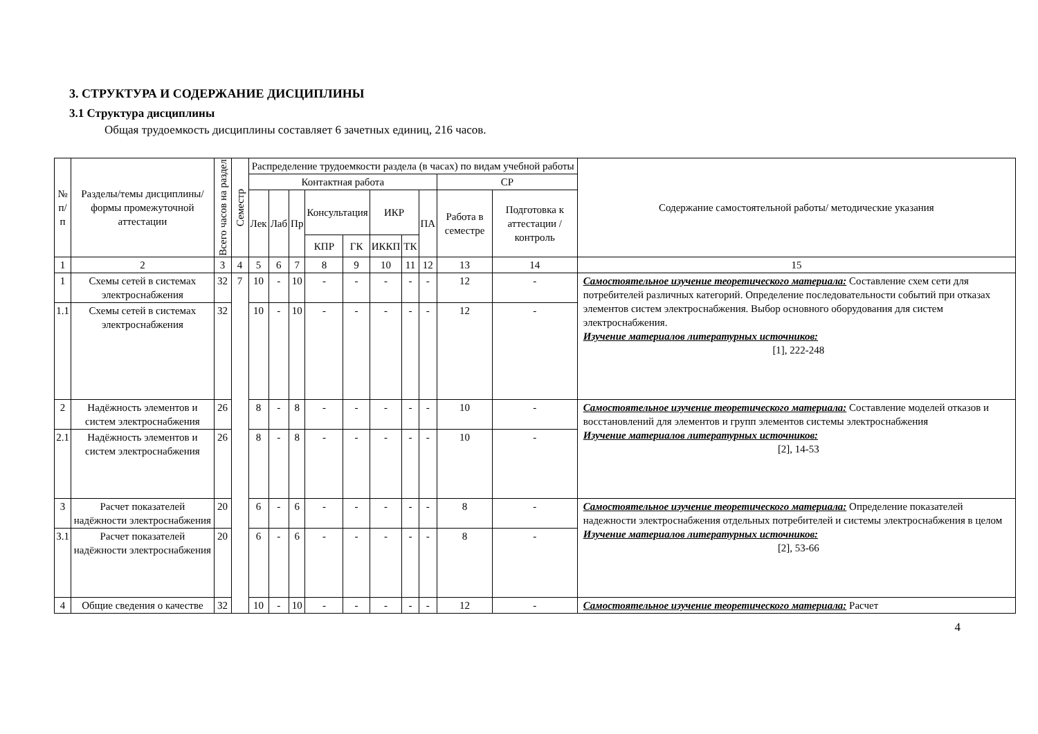3. СТРУКТУРА И СОДЕРЖАНИЕ ДИСЦИПЛИНЫ
3.1 Структура дисциплины
Общая трудоемкость дисциплины составляет 6 зачетных единиц, 216 часов.
| № п/п | Разделы/темы дисциплины/формы промежуточной аттестации | Всего часов на раздел | Семестр | Распределение трудоемкости раздела (в часах) по видам учебной работы | | | | | | | | | | Содержание самостоятельной работы/ методические указания |
| --- | --- | --- | --- | --- | --- | --- | --- | --- | --- | --- | --- | --- | --- | --- |
| | | | | Контактная работа | | | | | | | | СР | | |
| | | | | Лек | Лаб | Пр | Консультация | | ИКР | | ПА | Работа в семестре | Подготовка к аттестации /контроль | |
| | | | | | | | КПР | ГК | ИККП | ТК | | | | |
| 1 | 2 | 3 | 4 | 5 | 6 | 7 | 8 | 9 | 10 | 11 | 12 | 13 | 14 | 15 |
| 1 | Схемы сетей в системах электроснабжения | 32 | 7 | 10 | - | 10 | - | - | - | - | - | 12 | - | Самостоятельное изучение теоретического материала: Составление схем сети для потребителей различных категорий. Определение последовательности событий при отказах элементов систем электроснабжения. Выбор основного оборудования для систем электроснабжения. Изучение материалов литературных источников: [1], 222-248 |
| 1.1 | Схемы сетей в системах электроснабжения | 32 | | 10 | - | 10 | - | - | - | - | - | 12 | - | |
| 2 | Надёжность элементов и систем электроснабжения | 26 | | 8 | - | 8 | - | - | - | - | - | 10 | - | Самостоятельное изучение теоретического материала: Составление моделей отказов и восстановлений для элементов и групп элементов системы электроснабжения Изучение материалов литературных источников: [2], 14-53 |
| 2.1 | Надёжность элементов и систем электроснабжения | 26 | | 8 | - | 8 | - | - | - | - | - | 10 | - | |
| 3 | Расчет показателей надёжности электроснабжения | 20 | | 6 | - | 6 | - | - | - | - | - | 8 | - | Самостоятельное изучение теоретического материала: Определение показателей надежности электроснабжения отдельных потребителей и системы электроснабжения в целом Изучение материалов литературных источников: [2], 53-66 |
| 3.1 | Расчет показателей надёжности электроснабжения | 20 | | 6 | - | 6 | - | - | - | - | - | 8 | - | |
| 4 | Общие сведения о качестве | 32 | | 10 | - | 10 | - | - | - | - | - | 12 | - | Самостоятельное изучение теоретического материала: Расчет |
4